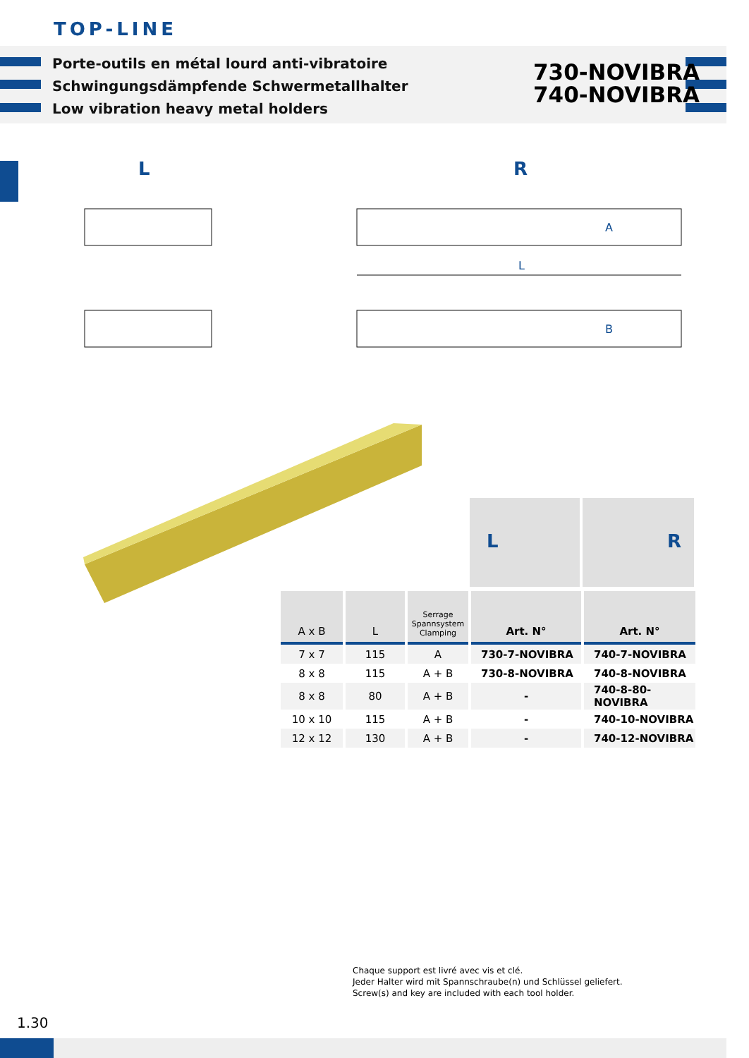TOP-LINE
Porte-outils en métal lourd anti-vibratoire
Schwingungsdämpfende Schwermetallhalter
Low vibration heavy metal holders
730-NOVIBRA
740-NOVIBRA
L R
L
A
B
L R
| A x B | L | Serrage Spannsystem Clamping | Art. N° | Art. N° |
| --- | --- | --- | --- | --- |
| 7 x 7 | 115 | A | 730-7-NOVIBRA | 740-7-NOVIBRA |
| 8 x 8 | 115 | A + B | 730-8-NOVIBRA | 740-8-NOVIBRA |
| 8 x 8 | 80 | A + B | - | 740-8-80-NOVIBRA |
| 10 x 10 | 115 | A + B | - | 740-10-NOVIBRA |
| 12 x 12 | 130 | A + B | - | 740-12-NOVIBRA |
Chaque support est livré avec vis et clé.
Jeder Halter wird mit Spannschraube(n) und Schlüssel geliefert.
Screw(s) and key are included with each tool holder.
1.30